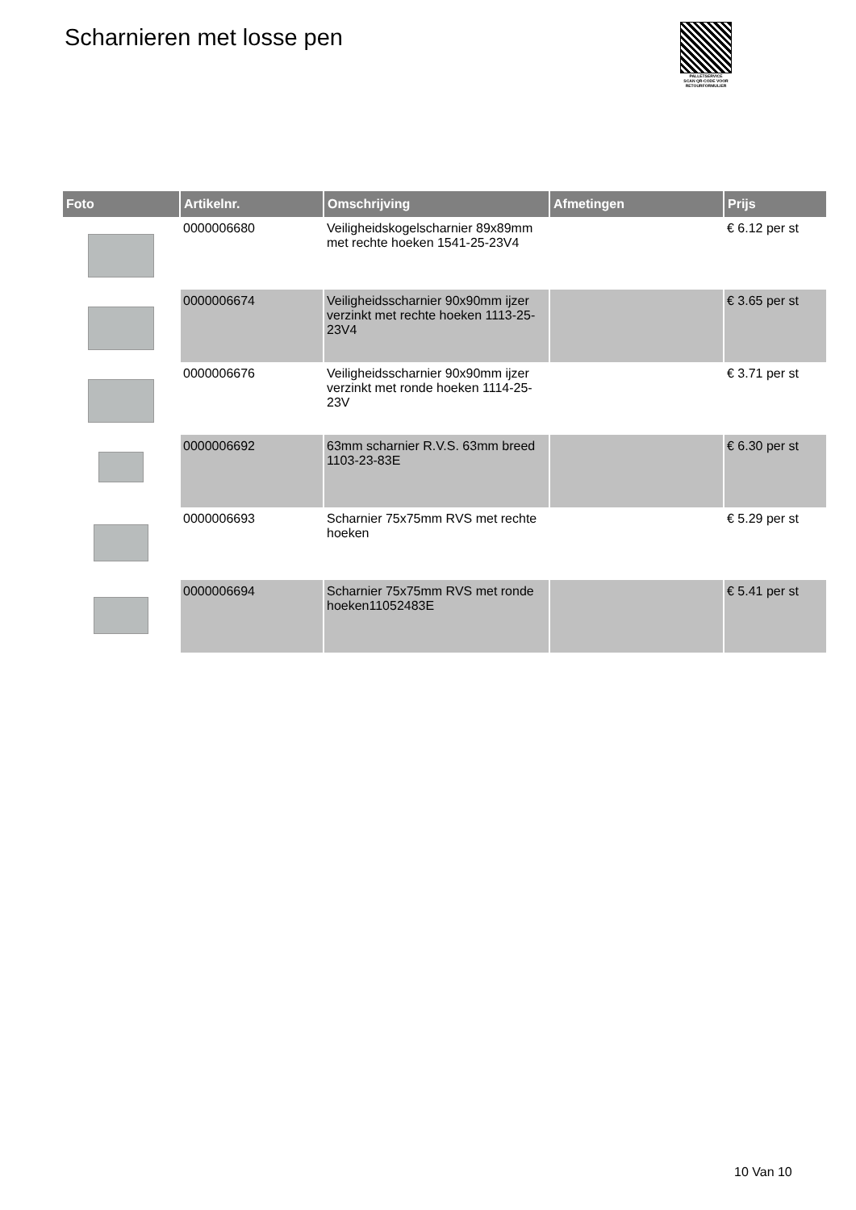Scharnieren met losse pen
PALLETSERVICE
SCAN QR-CODE VOOR RETOURFORMULIER
| Foto | Artikelnr. | Omschrijving | Afmetingen | Prijs |
| --- | --- | --- | --- | --- |
| | 0000006680 | Veiligheidskogelscharnier 89x89mm met rechte hoeken 1541-25-23V4 | | € 6.12 per st |
| | 0000006674 | Veiligheidsscharnier 90x90mm ijzer verzinkt met rechte hoeken 1113-25-23V4 | | € 3.65 per st |
| | 0000006676 | Veiligheidsscharnier 90x90mm ijzer verzinkt met ronde hoeken 1114-25-23V | | € 3.71 per st |
| | 0000006692 | 63mm scharnier R.V.S. 63mm breed 1103-23-83E | | € 6.30 per st |
| | 0000006693 | Scharnier 75x75mm RVS met rechte hoeken | | € 5.29 per st |
| | 0000006694 | Scharnier 75x75mm RVS met ronde hoeken11052483E | | € 5.41 per st |
10 Van 10